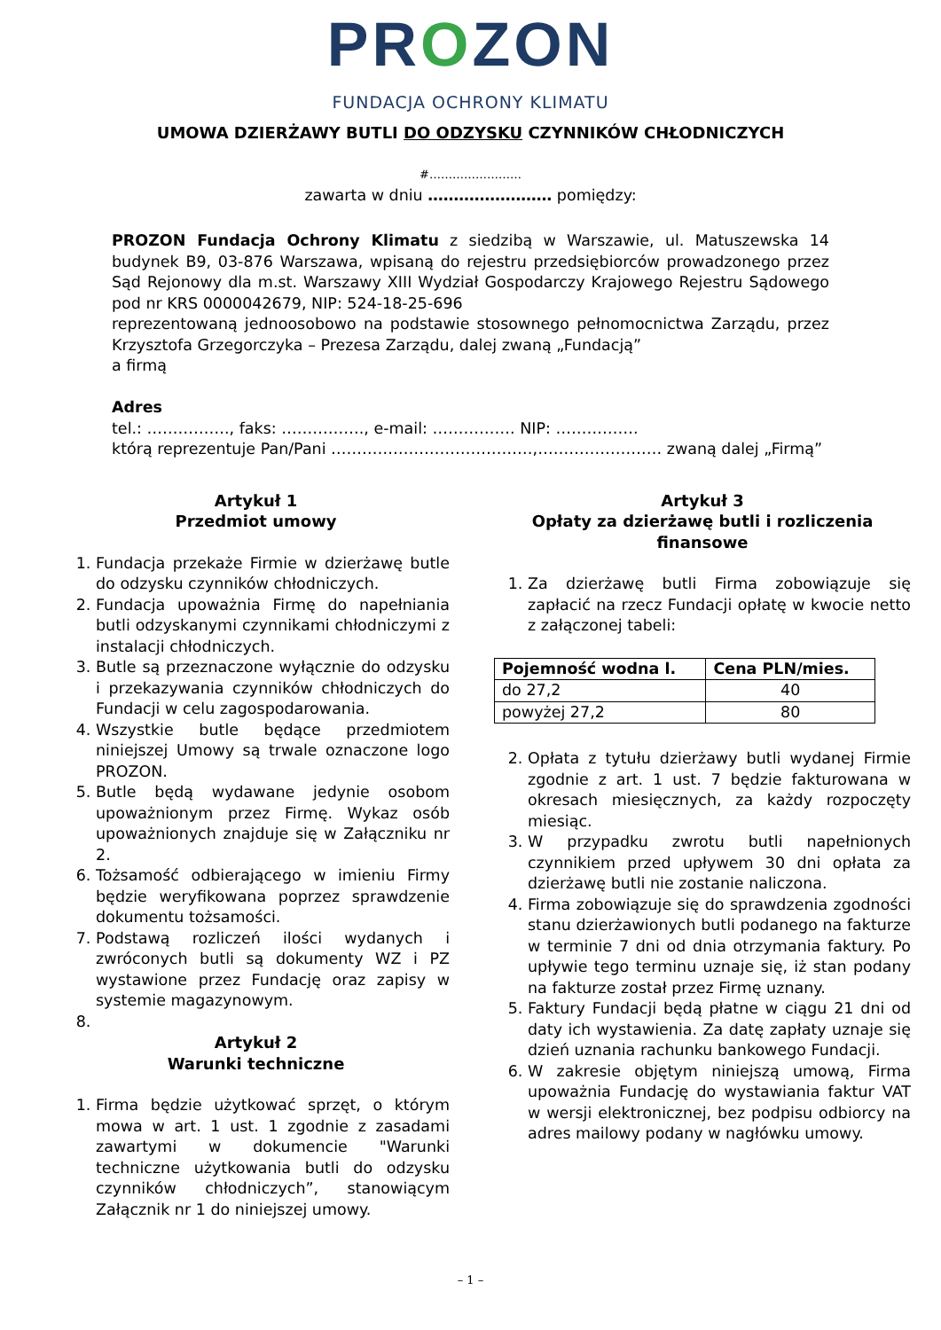PROZON
FUNDACJA OCHRONY KLIMATU
UMOWA DZIERŻAWY BUTLI DO ODZYSKU CZYNNIKÓW CHŁODNICZYCH
#……………………
zawarta w dniu …………………… pomiędzy:
PROZON Fundacja Ochrony Klimatu z siedzibą w Warszawie, ul. Matuszewska 14 budynek B9, 03-876 Warszawa, wpisaną do rejestru przedsiębiorców prowadzonego przez Sąd Rejonowy dla m.st. Warszawy XIII Wydział Gospodarczy Krajowego Rejestru Sądowego pod nr KRS 0000042679, NIP: 524-18-25-696
reprezentowaną jednoosobowo na podstawie stosownego pełnomocnictwa Zarządu, przez Krzysztofa Grzegorczyka – Prezesa Zarządu, dalej zwaną „Fundacją”
a firmą
Adres
tel.: ……………., faks: ……………., e-mail: ……………. NIP: …………….
którą reprezentuje Pan/Pani …………………………………,…………………… zwaną dalej „Firmą”
Artykuł 1
Przedmiot umowy
1. Fundacja przekaże Firmie w dzierżawę butle do odzysku czynników chłodniczych.
2. Fundacja upoważnia Firmę do napełniania butli odzyskanymi czynnikami chłodniczymi z instalacji chłodniczych.
3. Butle są przeznaczone wyłącznie do odzysku i przekazywania czynników chłodniczych do Fundacji w celu zagospodarowania.
4. Wszystkie butle będące przedmiotem niniejszej Umowy są trwale oznaczone logo PROZON.
5. Butle będą wydawane jedynie osobom upoważnionym przez Firmę. Wykaz osób upoważnionych znajduje się w Załączniku nr 2.
6. Tożsamość odbierającego w imieniu Firmy będzie weryfikowana poprzez sprawdzenie dokumentu tożsamości.
7. Podstawą rozliczeń ilości wydanych i zwróconych butli są dokumenty WZ i PZ wystawione przez Fundację oraz zapisy w systemie magazynowym.
Artykuł 2
Warunki techniczne
1. Firma będzie użytkować sprzęt, o którym mowa w art. 1 ust. 1 zgodnie z zasadami zawartymi w dokumencie "Warunki techniczne użytkowania butli do odzysku czynników chłodniczych”, stanowiącym Załącznik nr 1 do niniejszej umowy.
Artykuł 3
Opłaty za dzierżawę butli i rozliczenia finansowe
1. Za dzierżawę butli Firma zobowiązuje się zapłacić na rzecz Fundacji opłatę w kwocie netto z załączonej tabeli:
| Pojemność wodna l. | Cena PLN/mies. |
| --- | --- |
| do 27,2 | 40 |
| powyżej 27,2 | 80 |
2. Opłata z tytułu dzierżawy butli wydanej Firmie zgodnie z art. 1 ust. 7 będzie fakturowana w okresach miesięcznych, za każdy rozpoczęty miesiąc.
3. W przypadku zwrotu butli napełnionych czynnikiem przed upływem 30 dni opłata za dzierżawę butli nie zostanie naliczona.
4. Firma zobowiązuje się do sprawdzenia zgodności stanu dzierżawionych butli podanego na fakturze w terminie 7 dni od dnia otrzymania faktury. Po upływie tego terminu uznaje się, iż stan podany na fakturze został przez Firmę uznany.
5. Faktury Fundacji będą płatne w ciągu 21 dni od daty ich wystawienia. Za datę zapłaty uznaje się dzień uznania rachunku bankowego Fundacji.
6. W zakresie objętym niniejszą umową, Firma upoważnia Fundację do wystawiania faktur VAT w wersji elektronicznej, bez podpisu odbiorcy na adres mailowy podany w nagłówku umowy.
– 1 –